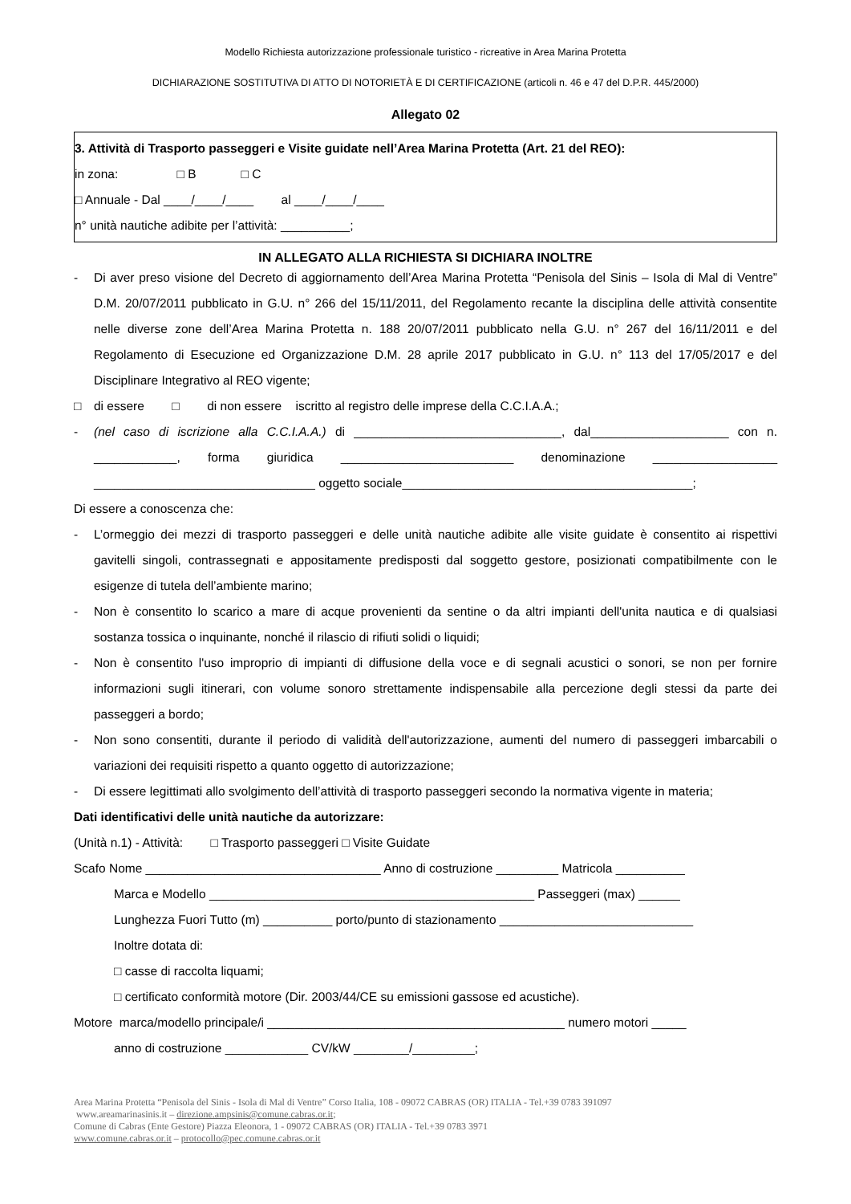Modello Richiesta autorizzazione professionale turistico - ricreative in Area Marina Protetta
DICHIARAZIONE SOSTITUTIVA DI ATTO DI NOTORIETÀ E DI CERTIFICAZIONE (articoli n. 46 e 47 del D.P.R. 445/2000)
Allegato 02
3. Attività di Trasporto passeggeri e Visite guidate nell’Area Marina Protetta (Art. 21 del REO):
in zona: □ B □ C
□ Annuale - Dal ____/____/____ al ____/____/____
n° unità nautiche adibite per l’attività: __________;
IN ALLEGATO ALLA RICHIESTA SI DICHIARA INOLTRE
- Di aver preso visione del Decreto di aggiornamento dell’Area Marina Protetta “Penisola del Sinis – Isola di Mal di Ventre” D.M. 20/07/2011 pubblicato in G.U. n° 266 del 15/11/2011, del Regolamento recante la disciplina delle attività consentite nelle diverse zone dell’Area Marina Protetta n. 188 20/07/2011 pubblicato nella G.U. n° 267 del 16/11/2011 e del Regolamento di Esecuzione ed Organizzazione D.M. 28 aprile 2017 pubblicato in G.U. n° 113 del 17/05/2017 e del Disciplinare Integrativo al REO vigente;
□ di essere □ di non essere iscritto al registro delle imprese della C.C.I.A.A.;
- (nel caso di iscrizione alla C.C.I.A.A.) di ______________________________, dal____________________ con n. ____________, forma giuridica _________________________ denominazione __________________ ________________________________ oggetto sociale__________________________________________;
Di essere a conoscenza che:
- L’ormeggio dei mezzi di trasporto passeggeri e delle unità nautiche adibite alle visite guidate è consentito ai rispettivi gavitelli singoli, contrassegnati e appositamente predisposti dal soggetto gestore, posizionati compatibilmente con le esigenze di tutela dell’ambiente marino;
- Non è consentito lo scarico a mare di acque provenienti da sentine o da altri impianti dell'unita nautica e di qualsiasi sostanza tossica o inquinante, nonché il rilascio di rifiuti solidi o liquidi;
- Non è consentito l'uso improprio di impianti di diffusione della voce e di segnali acustici o sonori, se non per fornire informazioni sugli itinerari, con volume sonoro strettamente indispensabile alla percezione degli stessi da parte dei passeggeri a bordo;
- Non sono consentiti, durante il periodo di validità dell'autorizzazione, aumenti del numero di passeggeri imbarcabili o variazioni dei requisiti rispetto a quanto oggetto di autorizzazione;
- Di essere legittimati allo svolgimento dell’attività di trasporto passeggeri secondo la normativa vigente in materia;
Dati identificativi delle unità nautiche da autorizzare:
(Unità n.1) - Attività: □ Trasporto passeggeri □ Visite Guidate
Scafo Nome __________________________________ Anno di costruzione _________ Matricola __________
Marca e Modello _______________________________________________ Passeggeri (max) ______
Lunghezza Fuori Tutto (m) __________ porto/punto di stazionamento ____________________________
Inoltre dotata di:
□ casse di raccolta liquami;
□ certificato conformità motore (Dir. 2003/44/CE su emissioni gassose ed acustiche).
Motore marca/modello principale/i ___________________________________________ numero motori _____
anno di costruzione ____________ CV/kW ________/_________;
Area Marina Protetta “Penisola del Sinis - Isola di Mal di Ventre” Corso Italia, 108 - 09072 CABRAS (OR) ITALIA - Tel.+39 0783 391097
www.areamarinasinis.it – direzione.ampsinis@comune.cabras.or.it;
Comune di Cabras (Ente Gestore) Piazza Eleonora, 1 - 09072 CABRAS (OR) ITALIA - Tel.+39 0783 3971
www.comune.cabras.or.it – protocollo@pec.comune.cabras.or.it